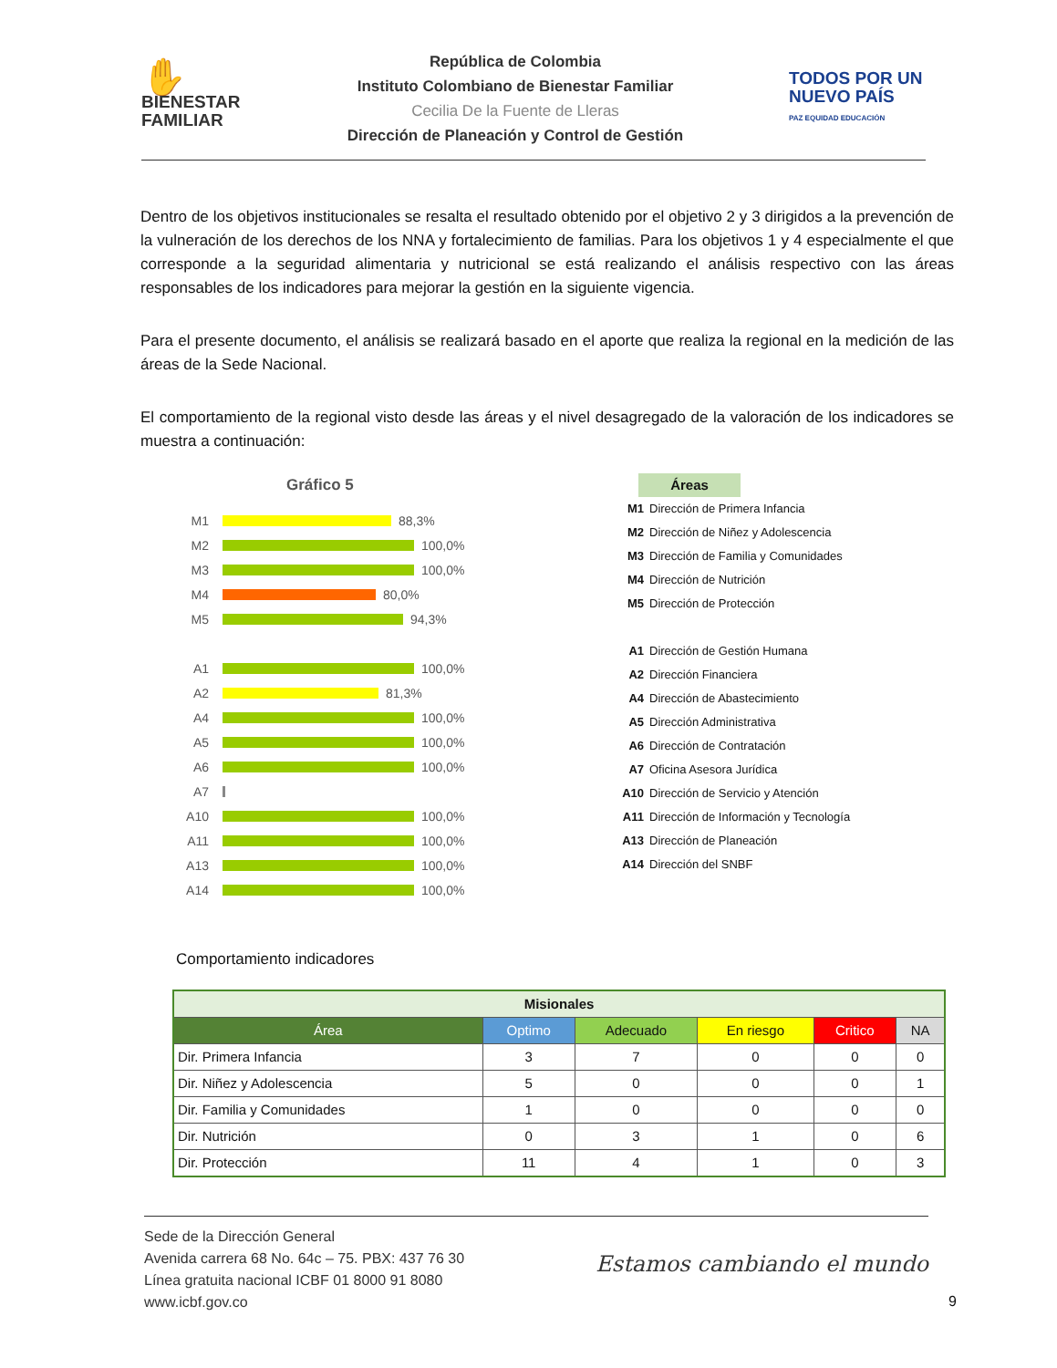✋
BIENESTAR
FAMILIAR
República de Colombia
Instituto Colombiano de Bienestar Familiar
Cecilia De la Fuente de Lleras
Dirección de Planeación y Control de Gestión
TODOS POR UN
NUEVO PAÍS
PAZ EQUIDAD EDUCACIÓN
Dentro de los objetivos institucionales se resalta el resultado obtenido por el objetivo 2 y 3 dirigidos a la prevención de la vulneración de los derechos de los NNA y fortalecimiento de familias. Para los objetivos 1 y 4 especialmente el que corresponde a la seguridad alimentaria y nutricional se está realizando el análisis respectivo con las áreas responsables de los indicadores para mejorar la gestión en la siguiente vigencia.
Para el presente documento, el análisis se realizará basado en el aporte que realiza la regional en la medición de las áreas de la Sede Nacional.
El comportamiento de la regional visto desde las áreas y el nivel desagregado de la valoración de los indicadores se muestra a continuación:
Gráfico 5
M1 88,3%
M2 100,0%
M3 100,0%
M4 80,0%
M5 94,3%
A1 100,0%
A2 81,3%
A4 100,0%
A5 100,0%
A6 100,0%
A7
A10 100,0%
A11 100,0%
A13 100,0%
A14 100,0%
Áreas
M1 Dirección de Primera Infancia
M2 Dirección de Niñez y Adolescencia
M3 Dirección de Familia y Comunidades
M4 Dirección de Nutrición
M5 Dirección de Protección
A1 Dirección de Gestión Humana
A2 Dirección Financiera
A4 Dirección de Abastecimiento
A5 Dirección Administrativa
A6 Dirección de Contratación
A7 Oficina Asesora Jurídica
A10 Dirección de Servicio y Atención
A11 Dirección de Información y Tecnología
A13 Dirección de Planeación
A14 Dirección del SNBF
Comportamiento indicadores
| Misionales | | | | | |
| --- | --- | --- | --- | --- | --- |
| Área | Optimo | Adecuado | En riesgo | Critico | NA |
| Dir. Primera Infancia | 3 | 7 | 0 | 0 | 0 |
| Dir. Niñez y Adolescencia | 5 | 0 | 0 | 0 | 1 |
| Dir. Familia y Comunidades | 1 | 0 | 0 | 0 | 0 |
| Dir. Nutrición | 0 | 3 | 1 | 0 | 6 |
| Dir. Protección | 11 | 4 | 1 | 0 | 3 |
Sede de la Dirección General
Avenida carrera 68 No. 64c – 75. PBX: 437 76 30
Línea gratuita nacional ICBF 01 8000 91 8080
www.icbf.gov.co
Estamos cambiando el mundo
9